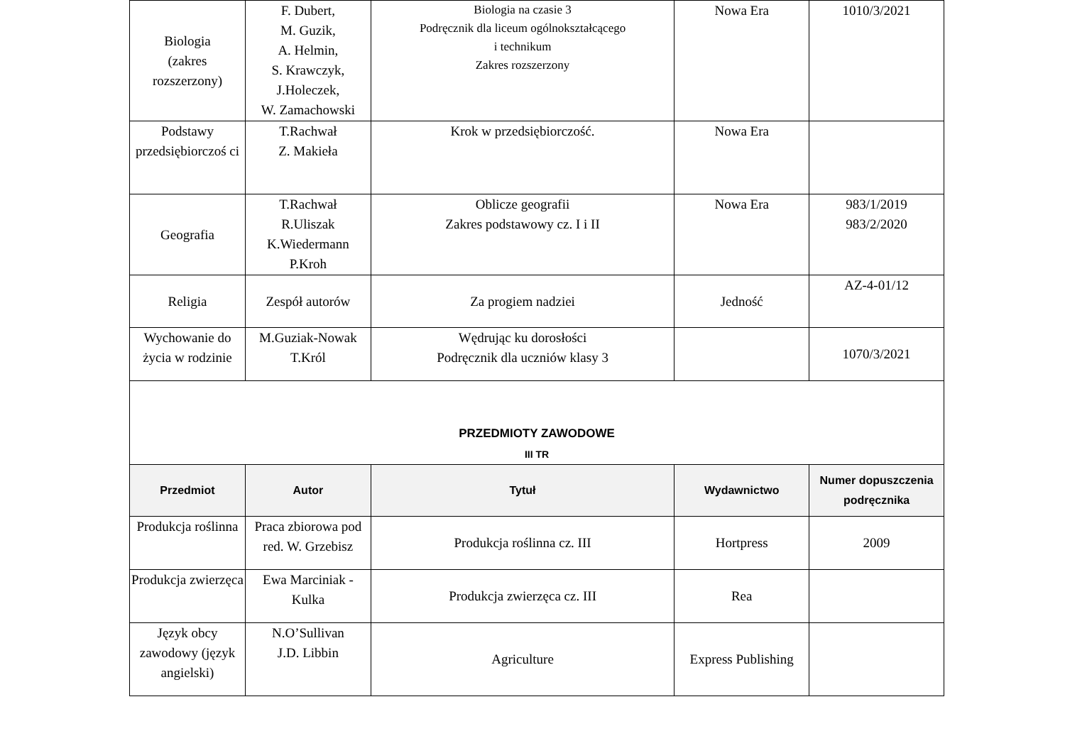| Biologia (zakres rozszerzony) | F. Dubert, M. Guzik, A. Helmin, S. Krawczyk, J.Holeczek, W. Zamachowski | Biologia na czasie 3 Podręcznik dla liceum ogólnokształcącego i technikum Zakres rozszerzony | Nowa Era | 1010/3/2021 |
| Podstawy przedsiębiorczoś ci | T.Rachwał Z. Makieła | Krok w przedsiębiorczość. | Nowa Era | |
| Geografia | T.Rachwał R.Uliszak K.Wiedermann P.Kroh | Oblicze geografii Zakres podstawowy cz. I i II | Nowa Era | 983/1/2019 983/2/2020 |
| Religia | Zespół autorów | Za progiem nadziei | Jedność | AZ-4-01/12 |
| Wychowanie do życia w rodzinie | M.Guziak-Nowak T.Król | Wędrując ku dorosłości Podręcznik dla uczniów klasy 3 | | 1070/3/2021 |
| PRZEDMIOTY ZAWODOWE III TR | | | | |
| Przedmiot | Autor | Tytuł | Wydawnictwo | Numer dopuszczenia podręcznika |
| Produkcja roślinna | Praca zbiorowa pod red. W. Grzebisz | Produkcja roślinna cz. III | Hortpress | 2009 |
| Produkcja zwierzęca | Ewa Marciniak - Kulka | Produkcja zwierzęca cz. III | Rea | |
| Język obcy zawodowy (język angielski) | N.O’Sullivan J.D. Libbin | Agriculture | Express Publishing | |